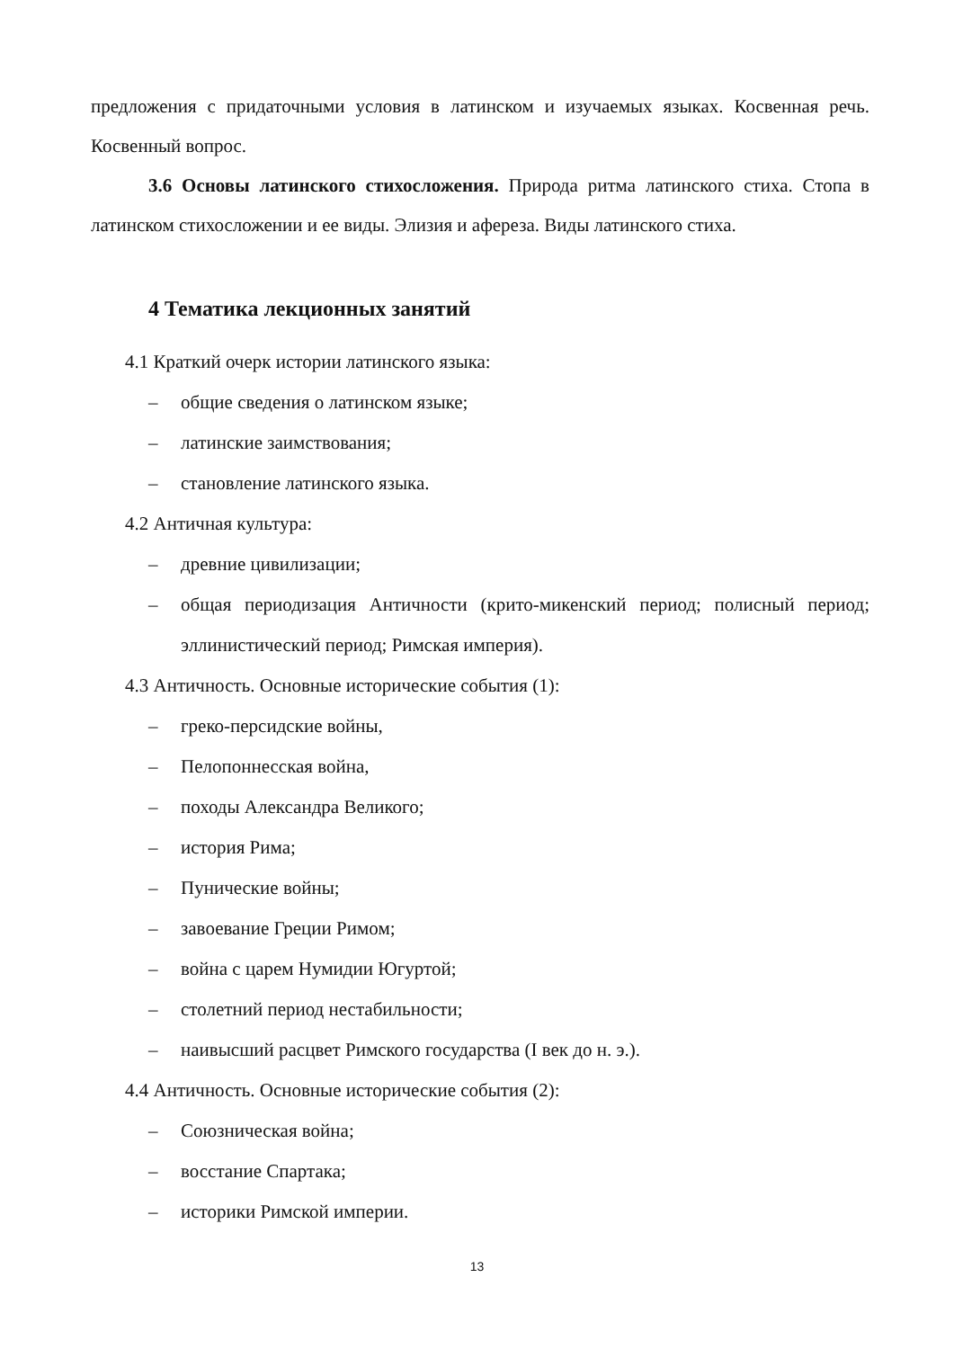предложения с придаточными условия в латинском и изучаемых языках. Косвенная речь. Косвенный вопрос.
3.6 Основы латинского стихосложения. Природа ритма латинского стиха. Стопа в латинском стихосложении и ее виды. Элизия и афереза. Виды латинского стиха.
4 Тематика лекционных занятий
4.1 Краткий очерк истории латинского языка:
– общие сведения о латинском языке;
– латинские заимствования;
– становление латинского языка.
4.2 Античная культура:
– древние цивилизации;
– общая периодизация Античности (крито-микенский период; полисный период; эллинистический период; Римская империя).
4.3 Античность. Основные исторические события (1):
– греко-персидские войны,
– Пелопоннесская война,
– походы Александра Великого;
– история Рима;
– Пунические войны;
– завоевание Греции Римом;
– война с царем Нумидии Югуртой;
– столетний период нестабильности;
– наивысший расцвет Римского государства (I век до н. э.).
4.4 Античность. Основные исторические события (2):
– Союзническая война;
– восстание Спартака;
– историки Римской империи.
13